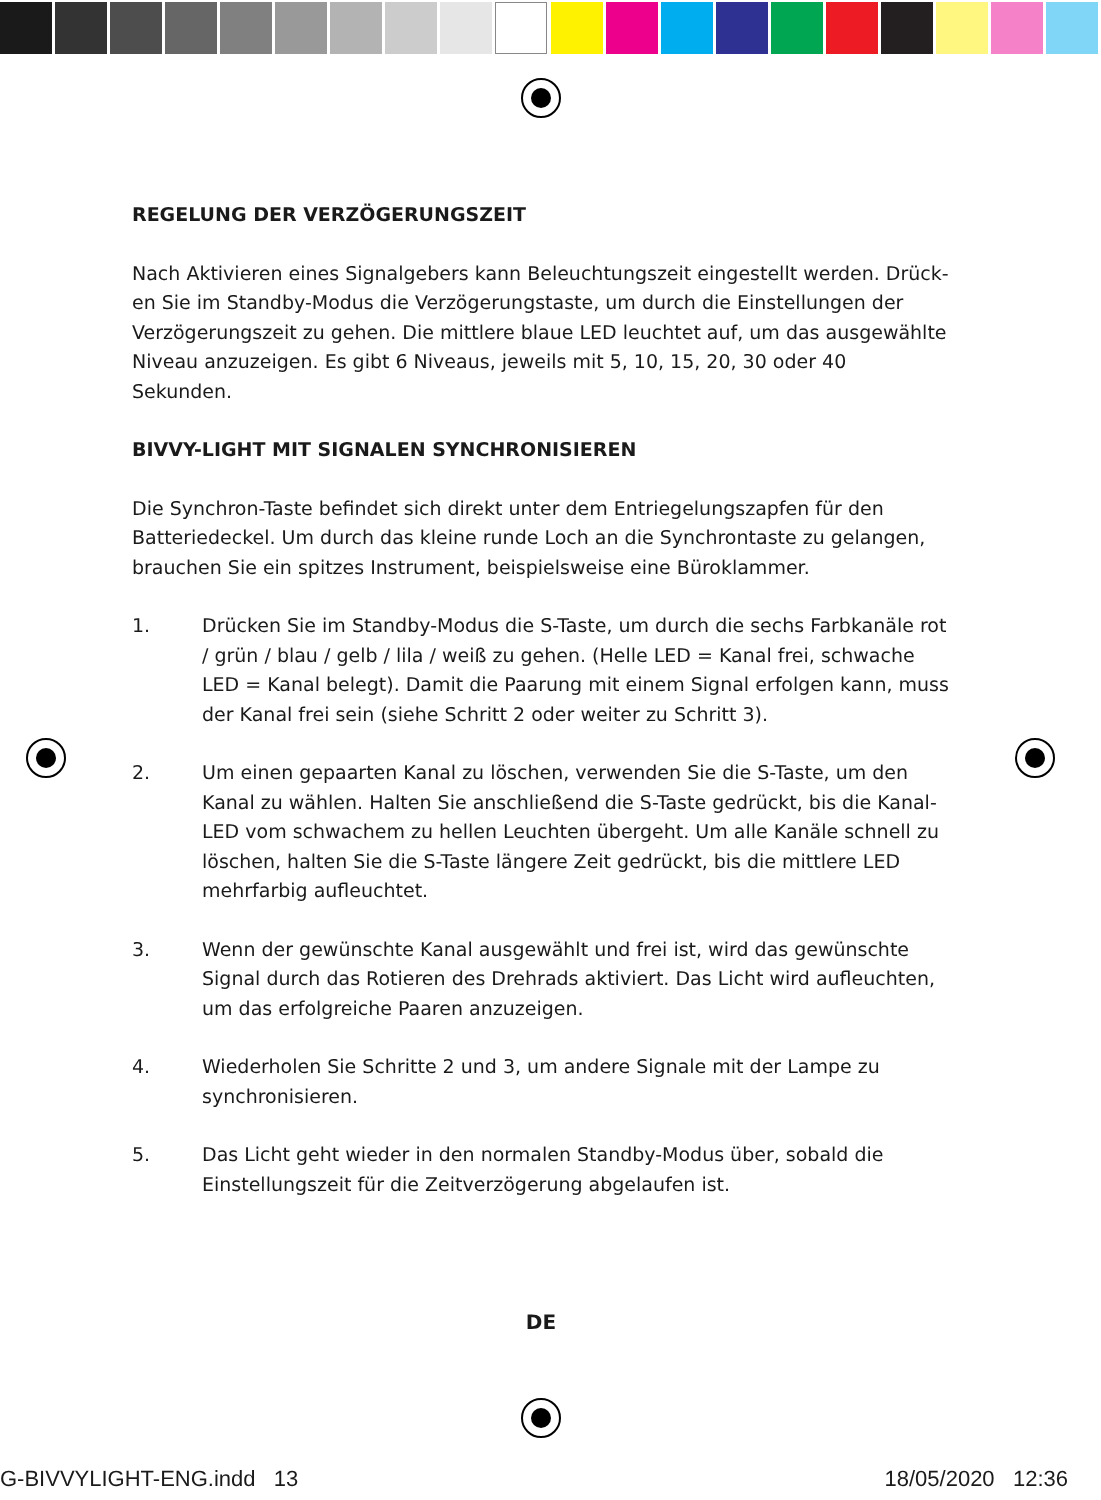REGELUNG DER VERZÖGERUNGSZEIT
Nach Aktivieren eines Signalgebers kann Beleuchtungszeit eingestellt werden. Drück-en Sie im Standby-Modus die Verzögerungstaste, um durch die Einstellungen der Verzögerungszeit zu gehen. Die mittlere blaue LED leuchtet auf, um das ausgewählte Niveau anzuzeigen. Es gibt 6 Niveaus, jeweils mit 5, 10, 15, 20, 30 oder 40 Sekunden.
BIVVY-LIGHT MIT SIGNALEN SYNCHRONISIEREN
Die Synchron-Taste befindet sich direkt unter dem Entriegelungszapfen für den Batteriedeckel. Um durch das kleine runde Loch an die Synchrontaste zu gelangen, brauchen Sie ein spitzes Instrument, beispielsweise eine Büroklammer.
1. Drücken Sie im Standby-Modus die S-Taste, um durch die sechs Farbkanäle rot / grün / blau / gelb / lila / weiß zu gehen. (Helle LED = Kanal frei, schwache LED = Kanal belegt). Damit die Paarung mit einem Signal erfolgen kann, muss der Kanal frei sein (siehe Schritt 2 oder weiter zu Schritt 3).
2. Um einen gepaarten Kanal zu löschen, verwenden Sie die S-Taste, um den Kanal zu wählen. Halten Sie anschließend die S-Taste gedrückt, bis die Kanal-LED vom schwachem zu hellen Leuchten übergeht. Um alle Kanäle schnell zu löschen, halten Sie die S-Taste längere Zeit gedrückt, bis die mittlere LED mehrfarbig aufleuchtet.
3. Wenn der gewünschte Kanal ausgewählt und frei ist, wird das gewünschte Signal durch das Rotieren des Drehrads aktiviert. Das Licht wird aufleuchten, um das erfolgreiche Paaren anzuzeigen.
4. Wiederholen Sie Schritte 2 und 3, um andere Signale mit der Lampe zu synchronisieren.
5. Das Licht geht wieder in den normalen Standby-Modus über, sobald die Einstellungszeit für die Zeitverzögerung abgelaufen ist.
DE
G-BIVVYLIGHT-ENG.indd 13 18/05/2020 12:36